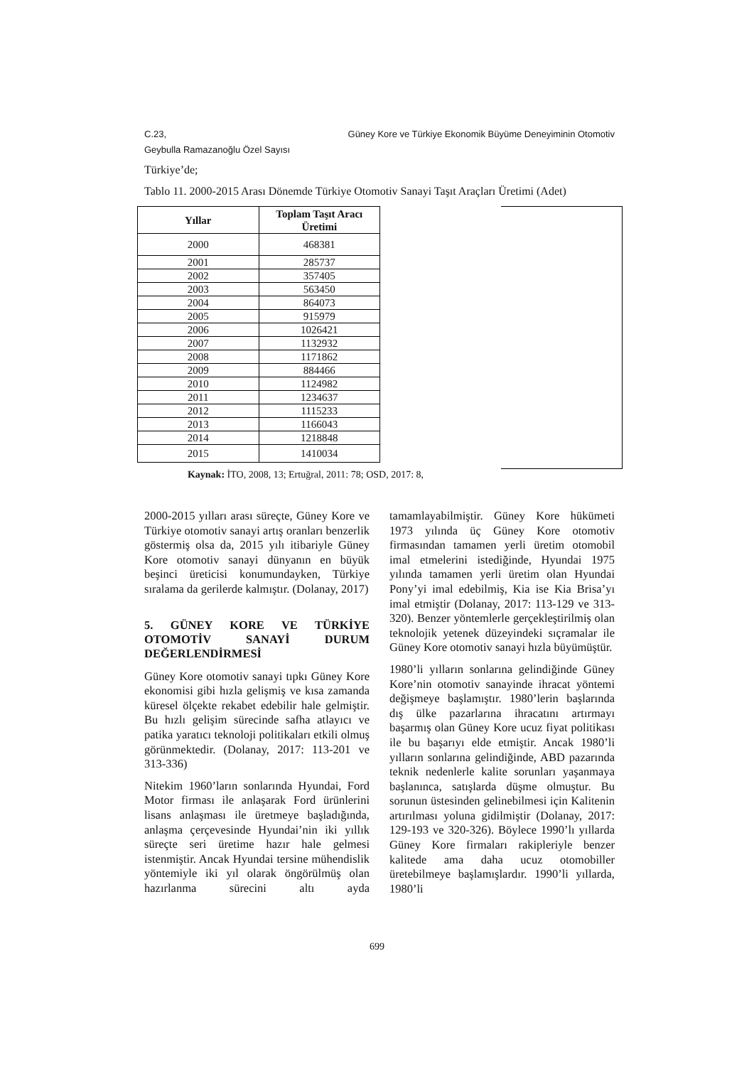C.23, Güney Kore ve Türkiye Ekonomik Büyüme Deneyiminin Otomotiv
Geybulla Ramazanoğlu Özel Sayısı
Türkiye’de;
Tablo 11. 2000-2015 Arası Dönemde Türkiye Otomotiv Sanayi Taşıt Araçları Üretimi (Adet)
| Yıllar | Toplam Taşıt Aracı Üretimi |
| --- | --- |
| 2000 | 468381 |
| 2001 | 285737 |
| 2002 | 357405 |
| 2003 | 563450 |
| 2004 | 864073 |
| 2005 | 915979 |
| 2006 | 1026421 |
| 2007 | 1132932 |
| 2008 | 1171862 |
| 2009 | 884466 |
| 2010 | 1124982 |
| 2011 | 1234637 |
| 2012 | 1115233 |
| 2013 | 1166043 |
| 2014 | 1218848 |
| 2015 | 1410034 |
Kaynak: İTO, 2008, 13; Ertuğral, 2011: 78; OSD, 2017: 8,
2000-2015 yılları arası süreçte, Güney Kore ve Türkiye otomotiv sanayi artış oranları benzerlik göstermiş olsa da, 2015 yılı itibariyle Güney Kore otomotiv sanayi dünyanın en büyük beşinci üreticisi konumundayken, Türkiye sıralama da gerilerde kalmıştır. (Dolanay, 2017)
5. GÜNEY KORE VE TÜRKİYE OTOMOTİV SANAYİ DURUM DEĞERLENDİRMESİ
Güney Kore otomotiv sanayi tıpkı Güney Kore ekonomisi gibi hızla gelişmiş ve kısa zamanda küresel ölçekte rekabet edebilir hale gelmiştir. Bu hızlı gelişim sürecinde safha atlayıcı ve patika yaratıcı teknoloji politikaları etkili olmuş görünmektedir. (Dolanay, 2017: 113-201 ve 313-336)
Nitekim 1960’ların sonlarında Hyundai, Ford Motor firması ile anlaşarak Ford ürünlerini lisans anlaşması ile üretmeye başladığında, anlaşma çerçevesinde Hyundai’nin iki yıllık süreçte seri üretime hazır hale gelmesi istenmiştir. Ancak Hyundai tersine mühendislik yöntemiyle iki yıl olarak öngörülmüş olan hazırlanma sürecini altı ayda tamamlayabilmiştir. Güney Kore hükümeti 1973 yılında üç Güney Kore otomotiv firmasından tamamen yerli üretim otomobil imal etmelerini istediğinde, Hyundai 1975 yılında tamamen yerli üretim olan Hyundai Pony’yi imal edebilmiş, Kia ise Kia Brisa’yı imal etmiştir (Dolanay, 2017: 113-129 ve 313-320). Benzer yöntemlerle gerçekleştirilmiş olan teknolojik yetenek düzeyindeki sıçramalar ile Güney Kore otomotiv sanayi hızla büyümüştür.
1980’li yılların sonlarına gelindiğinde Güney Kore’nin otomotiv sanayinde ihracat yöntemi değişmeye başlamıştır. 1980’lerin başlarında dış ülke pazarlarına ihracatını artırmayı başarmış olan Güney Kore ucuz fiyat politikası ile bu başarıyı elde etmiştir. Ancak 1980’li yılların sonlarına gelindiğinde, ABD pazarında teknik nedenlerle kalite sorunları yaşanmaya başlanınca, satışlarda düşme olmuştur. Bu sorunun üstesinden gelinebilmesi için Kalitenin artırılması yoluna gidilmiştir (Dolanay, 2017: 129-193 ve 320-326). Böylece 1990’lı yıllarda Güney Kore firmaları rakipleriyle benzer kalitede ama daha ucuz otomobiller üretebilmeye başlamışlardır. 1990’li yıllarda, 1980’li
699